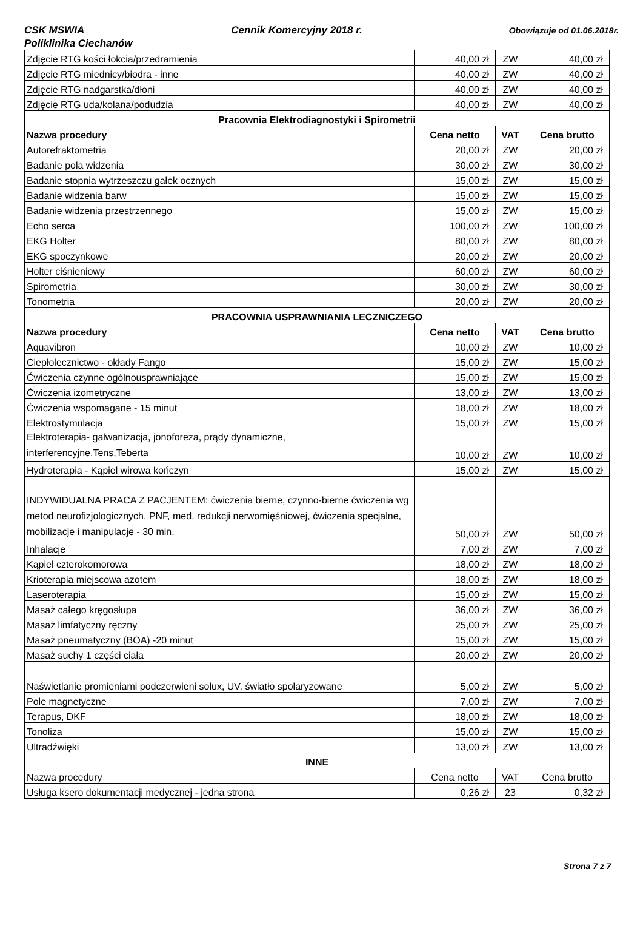CSK MSWIA Cennik Komercyjny 2018 r. Obowiązuje od 01.06.2018r.
Poliklinika Ciechanów
| Zdjęcie RTG kości łokcia/przedramienia | 40,00 zł | ZW | 40,00 zł |
| Zdjęcie RTG miednicy/biodra - inne | 40,00 zł | ZW | 40,00 zł |
| Zdjęcie RTG nadgarstka/dłoni | 40,00 zł | ZW | 40,00 zł |
| Zdjęcie RTG uda/kolana/podudzia | 40,00 zł | ZW | 40,00 zł |
| Pracownia Elektrodiagnostyki i Spirometrii | | | |
| Nazwa procedury | Cena netto | VAT | Cena brutto |
| Autorefraktometria | 20,00 zł | ZW | 20,00 zł |
| Badanie pola widzenia | 30,00 zł | ZW | 30,00 zł |
| Badanie stopnia wytrzeszczu gałek ocznych | 15,00 zł | ZW | 15,00 zł |
| Badanie widzenia barw | 15,00 zł | ZW | 15,00 zł |
| Badanie widzenia przestrzennego | 15,00 zł | ZW | 15,00 zł |
| Echo serca | 100,00 zł | ZW | 100,00 zł |
| EKG Holter | 80,00 zł | ZW | 80,00 zł |
| EKG spoczynkowe | 20,00 zł | ZW | 20,00 zł |
| Holter ciśnieniowy | 60,00 zł | ZW | 60,00 zł |
| Spirometria | 30,00 zł | ZW | 30,00 zł |
| Tonometria | 20,00 zł | ZW | 20,00 zł |
| PRACOWNIA USPRAWNIANIA LECZNICZEGO | | | |
| Nazwa procedury | Cena netto | VAT | Cena brutto |
| Aquavibron | 10,00 zł | ZW | 10,00 zł |
| Ciepłolecznictwo - okłady Fango | 15,00 zł | ZW | 15,00 zł |
| Ćwiczenia czynne ogólnousprawniające | 15,00 zł | ZW | 15,00 zł |
| Ćwiczenia izometryczne | 13,00 zł | ZW | 13,00 zł |
| Ćwiczenia wspomagane - 15 minut | 18,00 zł | ZW | 18,00 zł |
| Elektrostymulacja | 15,00 zł | ZW | 15,00 zł |
| Elektroterapia- galwanizacja, jonoforeza, prądy dynamiczne, interferencyjne,Tens,Teberta | 10,00 zł | ZW | 10,00 zł |
| Hydroterapia - Kąpiel wirowa kończyn | 15,00 zł | ZW | 15,00 zł |
| INDYWIDUALNA PRACA Z PACJENTEM: ćwiczenia bierne, czynno-bierne ćwiczenia wg metod neurofizjologicznych, PNF, med. redukcji nerwomięśniowej, ćwiczenia specjalne, mobilizacje i manipulacje - 30 min. | 50,00 zł | ZW | 50,00 zł |
| Inhalacje | 7,00 zł | ZW | 7,00 zł |
| Kąpiel czterokomorowa | 18,00 zł | ZW | 18,00 zł |
| Krioterapia miejscowa azotem | 18,00 zł | ZW | 18,00 zł |
| Laseroterapia | 15,00 zł | ZW | 15,00 zł |
| Masaż całego kręgosłupa | 36,00 zł | ZW | 36,00 zł |
| Masaż limfatyczny ręczny | 25,00 zł | ZW | 25,00 zł |
| Masaż pneumatyczny (BOA) -20 minut | 15,00 zł | ZW | 15,00 zł |
| Masaż suchy 1 części ciała | 20,00 zł | ZW | 20,00 zł |
| Naświetlanie promieniami podczerwieni solux, UV, światło spolaryzowane | 5,00 zł | ZW | 5,00 zł |
| Pole magnetyczne | 7,00 zł | ZW | 7,00 zł |
| Terapus, DKF | 18,00 zł | ZW | 18,00 zł |
| Tonoliza | 15,00 zł | ZW | 15,00 zł |
| Ultradźwięki | 13,00 zł | ZW | 13,00 zł |
| INNE | | | |
| Nazwa procedury | Cena netto | VAT | Cena brutto |
| Usługa ksero dokumentacji medycznej - jedna strona | 0,26 zł | 23 | 0,32 zł |
Strona 7 z 7